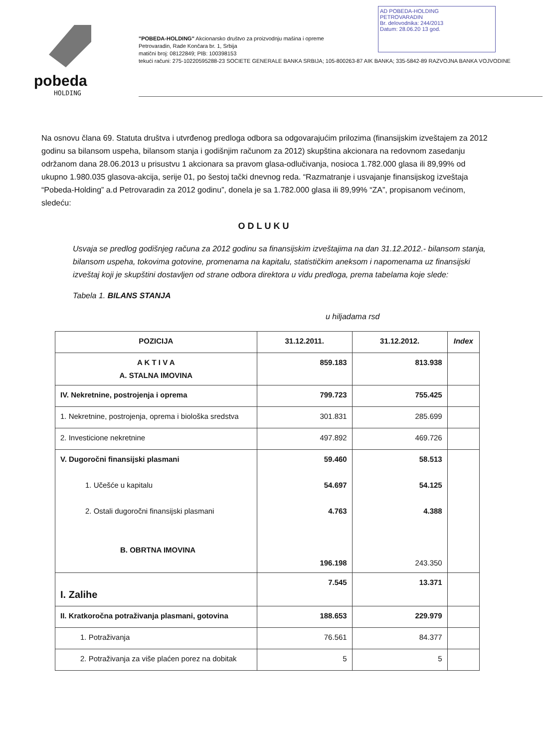AD POBEDA-HOLDING
PETROVARADIN
Br. delovodnika: 244/2013
Datum: 28.06.20 13 god.
pobeda
HOLDING
"POBEDA-HOLDING" Akcionarsko društvo za proizvodnju mašina i opreme
Petrovaradin, Rade Končara br. 1, Srbija
matični broj: 08122849; PIB: 100398153
tekući računi: 275-10220595288-23 SOCIETE GENERALE BANKA SRBIJA; 105-800263-87 AIK BANKA; 335-5842-89 RAZVOJNA BANKA VOJVODINE
Na osnovu člana 69. Statuta društva i utvrđenog predloga odbora sa odgovarajućim prilozima (finansijskim izveštajem za 2012 godinu sa bilansom uspeha, bilansom stanja i godišnjim računom za 2012) skupština akcionara na redovnom zasedanju održanom dana 28.06.2013 u prisustvu 1 akcionara sa pravom glasa-odlučivanja, nosioca 1.782.000 glasa ili 89,99% od ukupno 1.980.035 glasova-akcija, serije 01, po šestoj tački dnevnog reda. “Razmatranje i usvajanje finansijskog izveštaja “Pobeda-Holding” a.d Petrovaradin za 2012 godinu”, donela je sa 1.782.000 glasa ili 89,99% “ZA”, propisanom većinom, sledeću:
ODLUKU
Usvaja se predlog godišnjeg računa za 2012 godinu sa finansijskim izveštajima na dan 31.12.2012.- bilansom stanja, bilansom uspeha, tokovima gotovine, promenama na kapitalu, statističkim aneksom i napomenama uz finansijski izveštaj koji je skupštini dostavljen od strane odbora direktora u vidu predloga, prema tabelama koje slede:
Tabela 1. BILANS STANJA
u hiljadama rsd
| POZICIJA | 31.12.2011. | 31.12.2012. | Index |
| --- | --- | --- | --- |
| A K T I V A A. STALNA IMOVINA | 859.183 | 813.938 | |
| IV. Nekretnine, postrojenja i oprema | 799.723 | 755.425 | |
| 1. Nekretnine, postrojenja, oprema i biološka sredstva | 301.831 | 285.699 | |
| 2. Investicione nekretnine | 497.892 | 469.726 | |
| V. Dugoročni finansijski plasmani 1. Učešće u kapitalu 2. Ostali dugoročni finansijski plasmani B. OBRTNA IMOVINA | 59.460 54.697 4.763 196.198 | 58.513 54.125 4.388 243.350 | |
| I. Zalihe | 7.545 | 13.371 | |
| II. Kratkoročna potraživanja plasmani, gotovina | 188.653 | 229.979 | |
| 1. Potraživanja | 76.561 | 84.377 | |
| 2. Potraživanja za više plaćen porez na dobitak | 5 | 5 | |